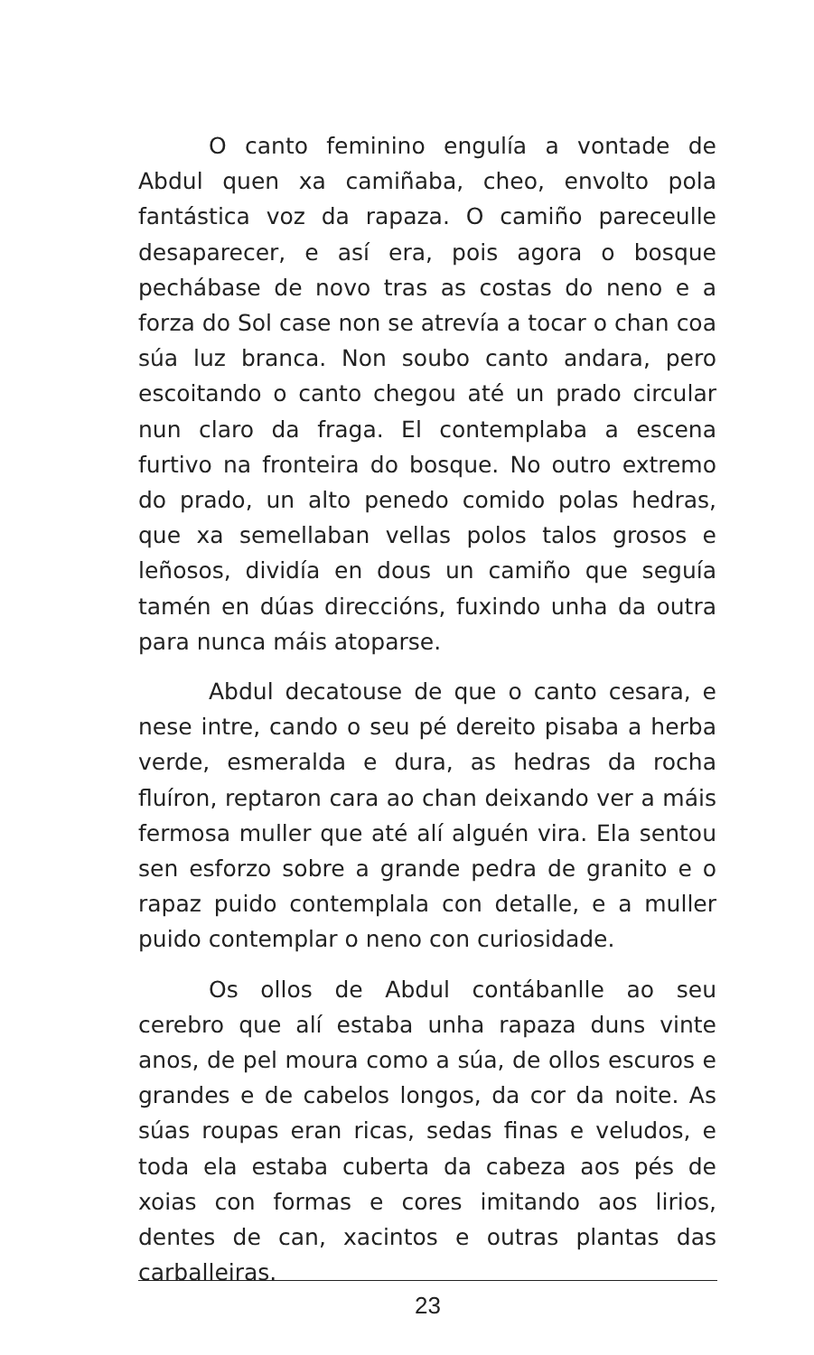O canto feminino engulía a vontade de Abdul quen xa camiñaba, cheo, envolto pola fantástica voz da rapaza. O camiño pareceulle desaparecer, e así era, pois agora o bosque pechábase de novo tras as costas do neno e a forza do Sol case non se atrevía a tocar o chan coa súa luz branca. Non soubo canto andara, pero escoitando o canto chegou até un prado circular nun claro da fraga. El contemplaba a escena furtivo na fronteira do bosque. No outro extremo do prado, un alto penedo comido polas hedras, que xa semellaban vellas polos talos grosos e leñosos, dividía en dous un camiño que seguía tamén en dúas direccións, fuxindo unha da outra para nunca máis atoparse.
Abdul decatouse de que o canto cesara, e nese intre, cando o seu pé dereito pisaba a herba verde, esmeralda e dura, as hedras da rocha fluíron, reptaron cara ao chan deixando ver a máis fermosa muller que até alí alguén vira. Ela sentou sen esforzo sobre a grande pedra de granito e o rapaz puido contemplala con detalle, e a muller puido contemplar o neno con curiosidade.
Os ollos de Abdul contábanlle ao seu cerebro que alí estaba unha rapaza duns vinte anos, de pel moura como a súa, de ollos escuros e grandes e de cabelos longos, da cor da noite. As súas roupas eran ricas, sedas finas e veludos, e toda ela estaba cuberta da cabeza aos pés de xoias con formas e cores imitando aos lirios, dentes de can, xacintos e outras plantas das carballeiras.
23